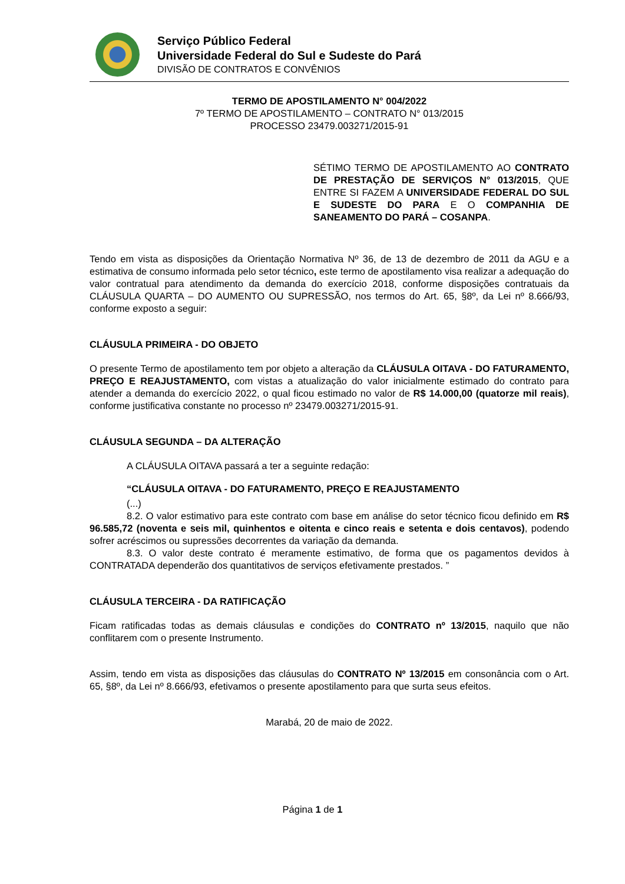Serviço Público Federal
Universidade Federal do Sul e Sudeste do Pará
DIVISÃO DE CONTRATOS E CONVÊNIOS
TERMO DE APOSTILAMENTO N° 004/2022
7º TERMO DE APOSTILAMENTO – CONTRATO N° 013/2015
PROCESSO 23479.003271/2015-91
SÉTIMO TERMO DE APOSTILAMENTO AO CONTRATO DE PRESTAÇÃO DE SERVIÇOS N° 013/2015, QUE ENTRE SI FAZEM A UNIVERSIDADE FEDERAL DO SUL E SUDESTE DO PARA E O COMPANHIA DE SANEAMENTO DO PARÁ – COSANPA.
Tendo em vista as disposições da Orientação Normativa Nº 36, de 13 de dezembro de 2011 da AGU e a estimativa de consumo informada pelo setor técnico, este termo de apostilamento visa realizar a adequação do valor contratual para atendimento da demanda do exercício 2018, conforme disposições contratuais da CLÁUSULA QUARTA – DO AUMENTO OU SUPRESSÃO, nos termos do Art. 65, §8º, da Lei nº 8.666/93, conforme exposto a seguir:
CLÁUSULA PRIMEIRA - DO OBJETO
O presente Termo de apostilamento tem por objeto a alteração da CLÁUSULA OITAVA - DO FATURAMENTO, PREÇO E REAJUSTAMENTO, com vistas a atualização do valor inicialmente estimado do contrato para atender a demanda do exercício 2022, o qual ficou estimado no valor de R$ 14.000,00 (quatorze mil reais), conforme justificativa constante no processo nº 23479.003271/2015-91.
CLÁUSULA SEGUNDA – DA ALTERAÇÃO
A CLÁUSULA OITAVA passará a ter a seguinte redação:
“CLÁUSULA OITAVA - DO FATURAMENTO, PREÇO E REAJUSTAMENTO
(...)
8.2. O valor estimativo para este contrato com base em análise do setor técnico ficou definido em R$ 96.585,72 (noventa e seis mil, quinhentos e oitenta e cinco reais e setenta e dois centavos), podendo sofrer acréscimos ou supressões decorrentes da variação da demanda.
8.3. O valor deste contrato é meramente estimativo, de forma que os pagamentos devidos à CONTRATADA dependerão dos quantitativos de serviços efetivamente prestados. ”
CLÁUSULA TERCEIRA - DA RATIFICAÇÃO
Ficam ratificadas todas as demais cláusulas e condições do CONTRATO nº 13/2015, naquilo que não conflitarem com o presente Instrumento.
Assim, tendo em vista as disposições das cláusulas do CONTRATO Nº 13/2015 em consonância com o Art. 65, §8º, da Lei nº 8.666/93, efetivamos o presente apostilamento para que surta seus efeitos.
Marabá, 20 de maio de 2022.
Página 1 de 1